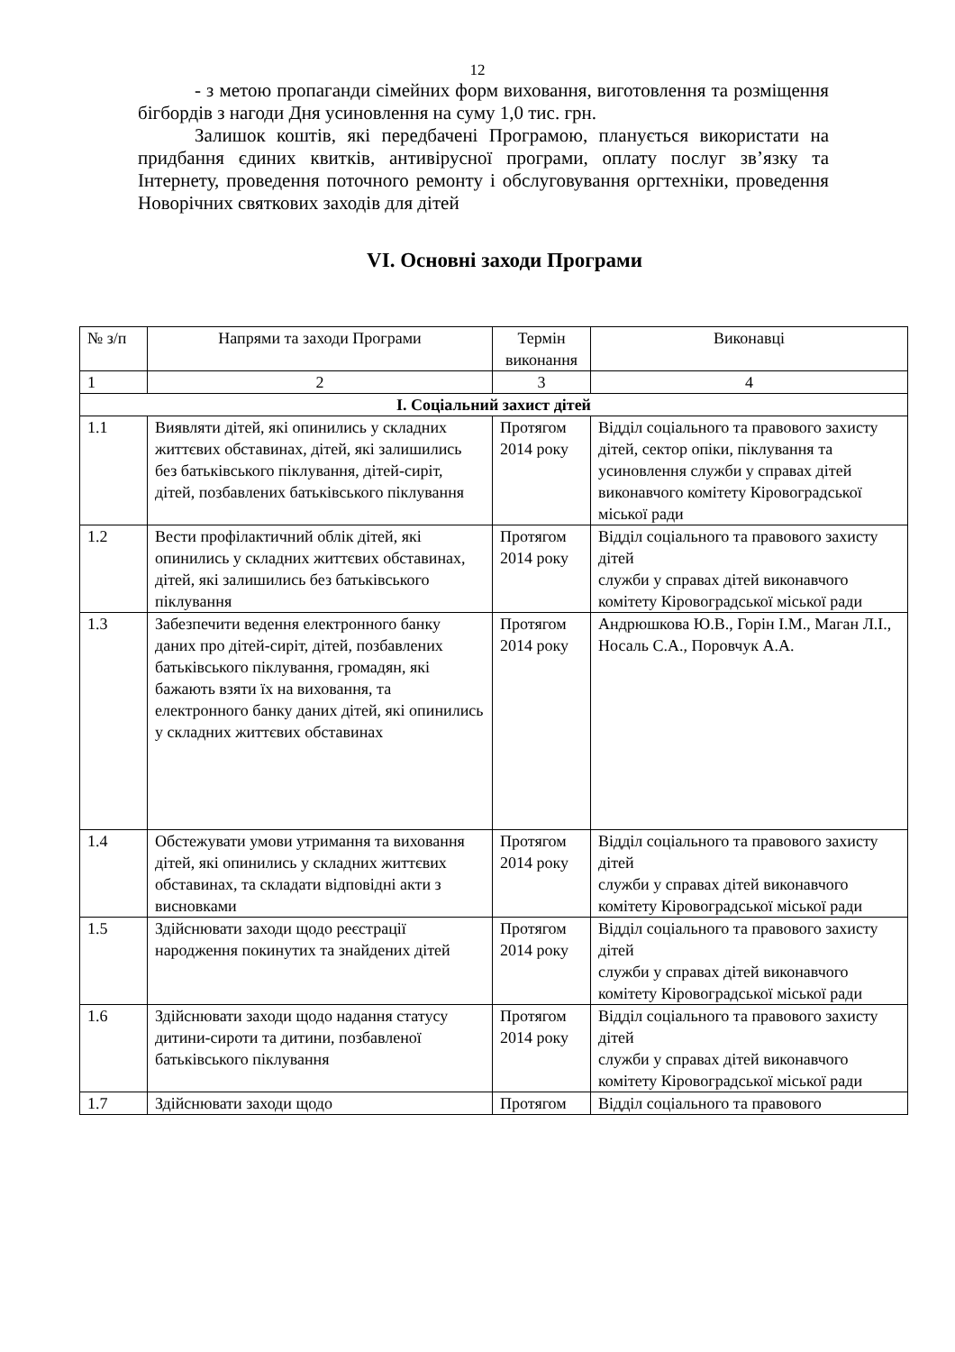12
- з метою пропаганди сімейних форм виховання, виготовлення та розміщення бігбордів з нагоди Дня усиновлення на суму 1,0 тис. грн.
Залишок коштів, які передбачені Програмою, планується використати на придбання єдиних квитків, антивірусної програми, оплату послуг зв’язку та Інтернету, проведення поточного ремонту і обслуговування оргтехніки, проведення Новорічних святкових заходів для дітей
VI. Основні заходи Програми
| № з/п | Напрями та заходи Програми | Термін виконання | Виконавці |
| --- | --- | --- | --- |
| 1 | 2 | 3 | 4 |
| І. Соціальний захист дітей | | | |
| 1.1 | Виявляти дітей, які опинились у складних життєвих обставинах, дітей, які залишились без батьківського піклування, дітей-сиріт, дітей, позбавлених батьківського піклування | Протягом 2014 року | Відділ соціального та правового захисту дітей, сектор опіки, піклування та усиновлення служби у справах дітей виконавчого комітету Кіровоградської міської ради |
| 1.2 | Вести профілактичний облік дітей, які опинились у складних життєвих обставинах, дітей, які залишились без батьківського піклування | Протягом 2014 року | Відділ соціального та правового захисту дітей служби у справах дітей виконавчого комітету Кіровоградської міської ради |
| 1.3 | Забезпечити ведення електронного банку даних про дітей-сиріт, дітей, позбавлених батьківського піклування, громадян, які бажають взяти їх на виховання, та електронного банку даних дітей, які опинились у складних життєвих обставинах | Протягом 2014 року | Андрюшкова Ю.В., Горін І.М., Маган Л.І., Носаль С.А., Поровчук А.А. |
| 1.4 | Обстежувати умови утримання та виховання дітей, які опинились у складних життєвих обставинах, та складати відповідні акти з висновками | Протягом 2014 року | Відділ соціального та правового захисту дітей служби у справах дітей виконавчого комітету Кіровоградської міської ради |
| 1.5 | Здійснювати заходи щодо реєстрації народження покинутих та знайдених дітей | Протягом 2014 року | Відділ соціального та правового захисту дітей служби у справах дітей виконавчого комітету Кіровоградської міської ради |
| 1.6 | Здійснювати заходи щодо надання статусу дитини-сироти та дитини, позбавленої батьківського піклування | Протягом 2014 року | Відділ соціального та правового захисту дітей служби у справах дітей виконавчого комітету Кіровоградської міської ради |
| 1.7 | Здійснювати заходи щодо | Протягом | Відділ соціального та правового |